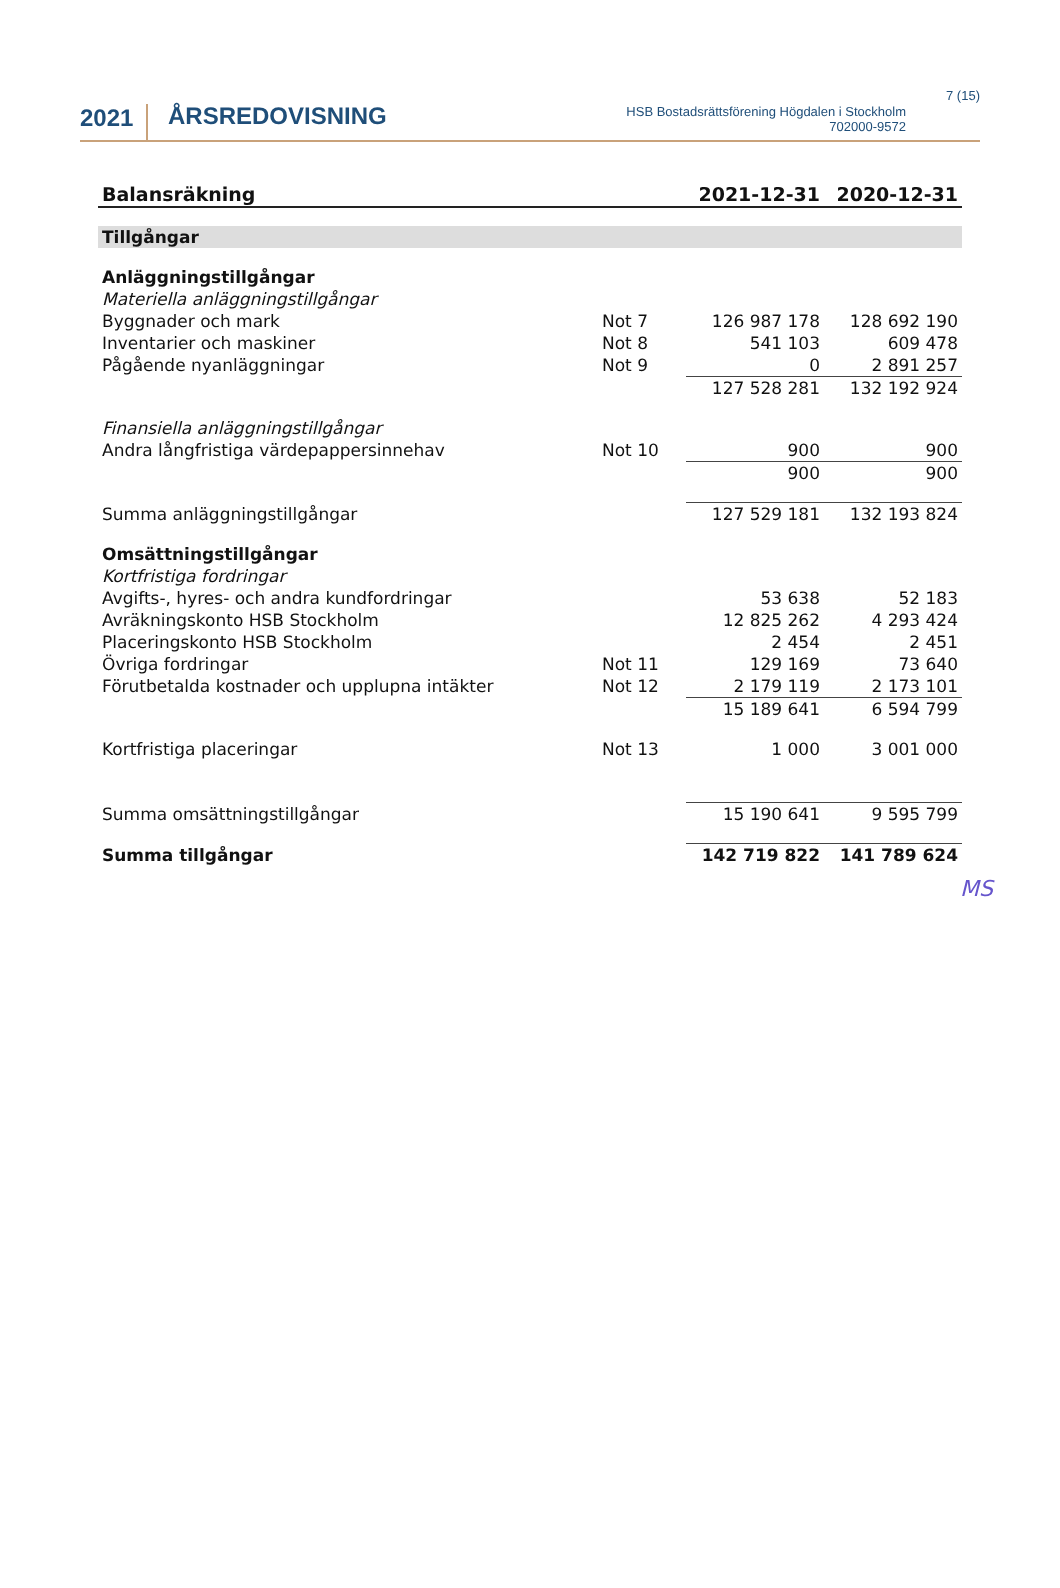2021
ÅRSREDOVISNING
HSB Bostadsrättsförening Högdalen i Stockholm
702000-9572
7 (15)
| Balansräkning | | 2021-12-31 | 2020-12-31 |
| --- | --- | --- | --- |
| Tillgångar | | | |
| Anläggningstillgångar | | | |
| Materiella anläggningstillgångar | | | |
| Byggnader och mark | Not 7 | 126 987 178 | 128 692 190 |
| Inventarier och maskiner | Not 8 | 541 103 | 609 478 |
| Pågående nyanläggningar | Not 9 | 0 | 2 891 257 |
| | | 127 528 281 | 132 192 924 |
| Finansiella anläggningstillgångar | | | |
| Andra långfristiga värdepappersinnehav | Not 10 | 900 | 900 |
| | | 900 | 900 |
| Summa anläggningstillgångar | | 127 529 181 | 132 193 824 |
| Omsättningstillgångar | | | |
| Kortfristiga fordringar | | | |
| Avgifts-, hyres- och andra kundfordringar | | 53 638 | 52 183 |
| Avräkningskonto HSB Stockholm | | 12 825 262 | 4 293 424 |
| Placeringskonto HSB Stockholm | | 2 454 | 2 451 |
| Övriga fordringar | Not 11 | 129 169 | 73 640 |
| Förutbetalda kostnader och upplupna intäkter | Not 12 | 2 179 119 | 2 173 101 |
| | | 15 189 641 | 6 594 799 |
| Kortfristiga placeringar | Not 13 | 1 000 | 3 001 000 |
| Summa omsättningstillgångar | | 15 190 641 | 9 595 799 |
| Summa tillgångar | | 142 719 822 | 141 789 624 |
MS